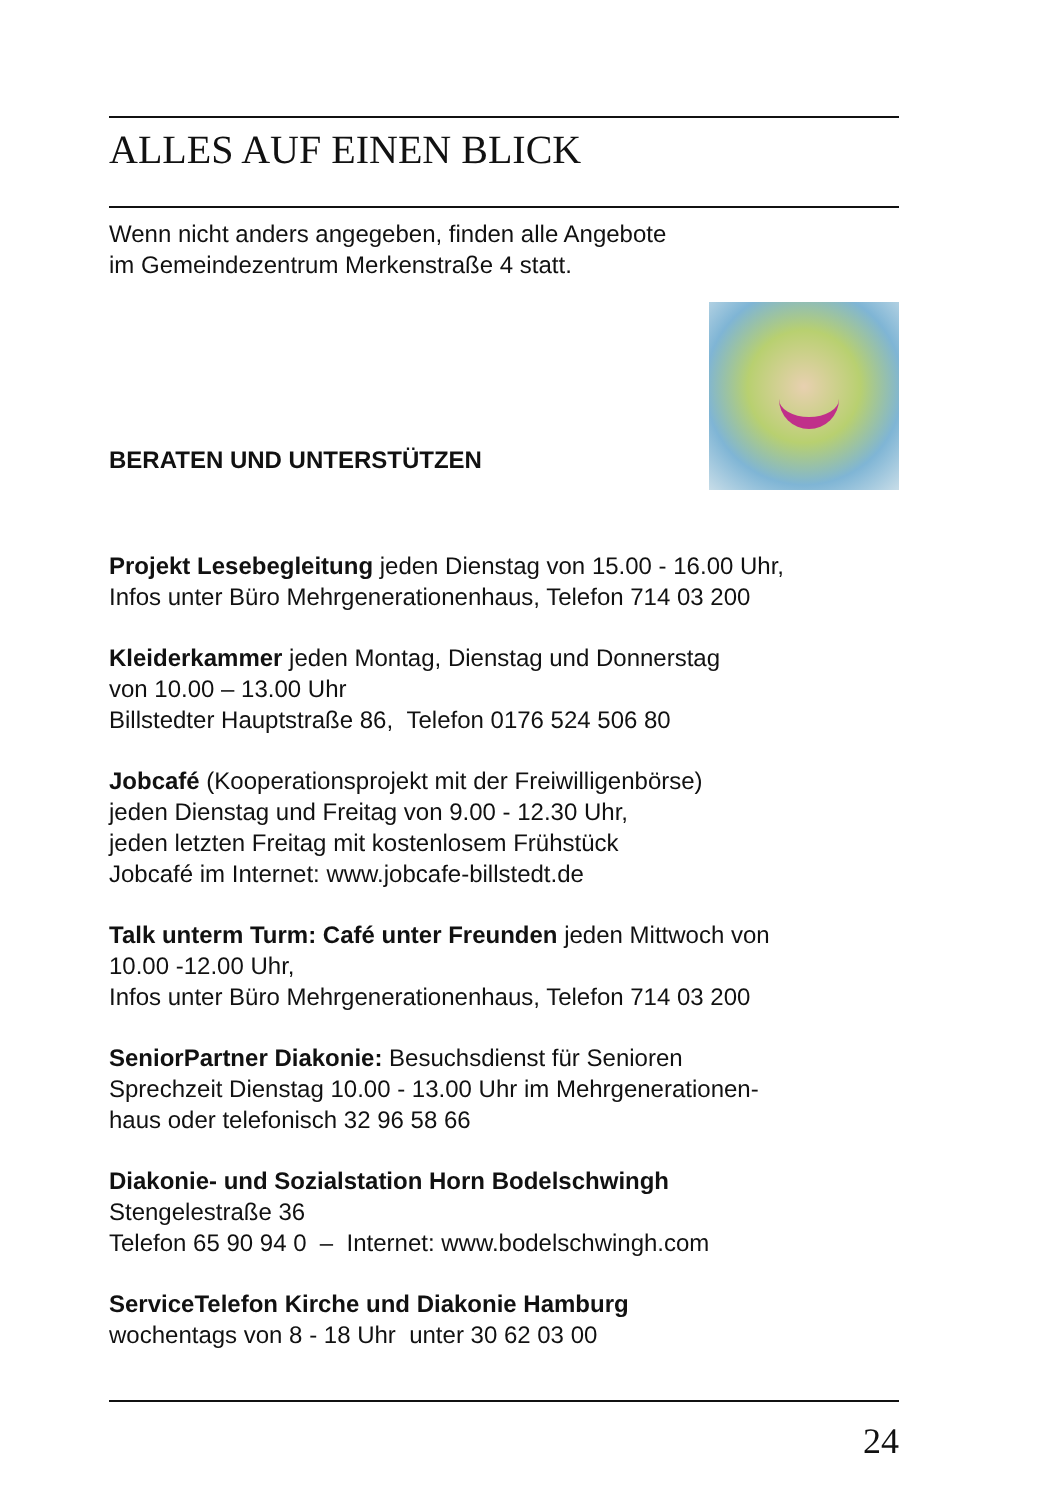ALLES AUF EINEN BLICK
Wenn nicht anders angegeben, finden alle Angebote
im Gemeindezentrum Merkenstraße 4 statt.
BERATEN UND UNTERSTÜTZEN
Projekt Lesebegleitung jeden Dienstag von 15.00 - 16.00 Uhr,
Infos unter Büro Mehrgenerationenhaus, Telefon 714 03 200
Kleiderkammer jeden Montag, Dienstag und Donnerstag
von 10.00 – 13.00 Uhr
Billstedter Hauptstraße 86, Telefon 0176 524 506 80
Jobcafé (Kooperationsprojekt mit der Freiwilligenbörse)
jeden Dienstag und Freitag von 9.00 - 12.30 Uhr,
jeden letzten Freitag mit kostenlosem Frühstück
Jobcafé im Internet: www.jobcafe-billstedt.de
Talk unterm Turm: Café unter Freunden jeden Mittwoch von
10.00 -12.00 Uhr,
Infos unter Büro Mehrgenerationenhaus, Telefon 714 03 200
SeniorPartner Diakonie: Besuchsdienst für Senioren
Sprechzeit Dienstag 10.00 - 13.00 Uhr im Mehrgenerationen-
haus oder telefonisch 32 96 58 66
Diakonie- und Sozialstation Horn Bodelschwingh
Stengelestraße 36
Telefon 65 90 94 0 – Internet: www.bodelschwingh.com
ServiceTelefon Kirche und Diakonie Hamburg
wochentags von 8 - 18 Uhr unter 30 62 03 00
24